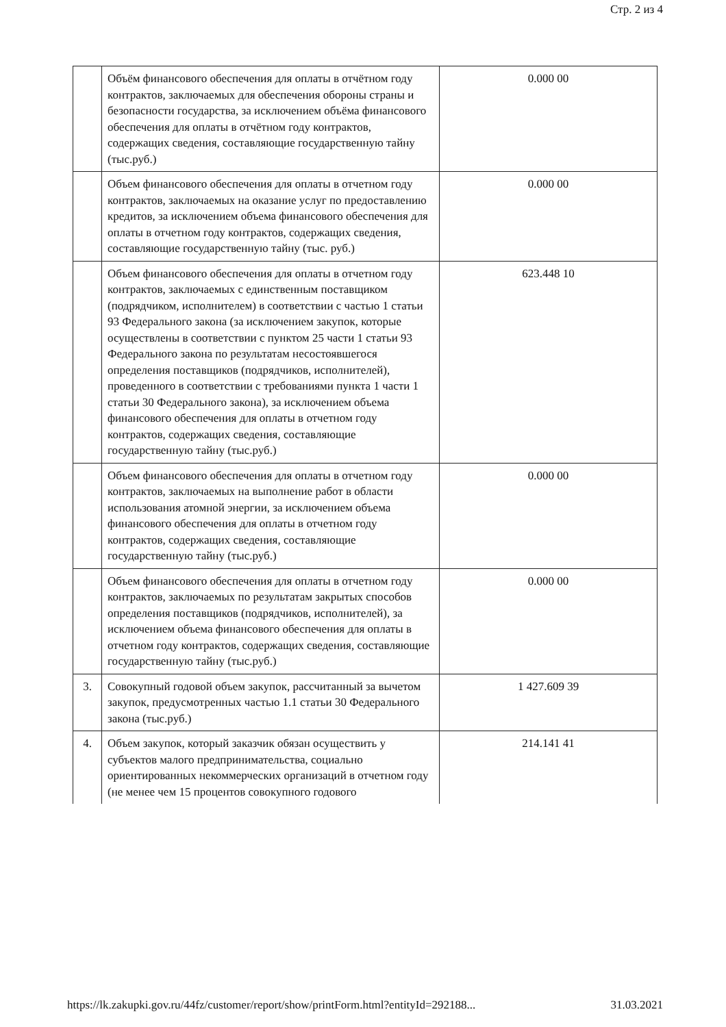Стр. 2 из 4
| | Объём финансового обеспечения для оплаты в отчётном году контрактов, заключаемых для обеспечения обороны страны и безопасности государства, за исключением объёма финансового обеспечения для оплаты в отчётном году контрактов, содержащих сведения, составляющие государственную тайну (тыс.руб.) | 0.000 00 |
| | Объем финансового обеспечения для оплаты в отчетном году контрактов, заключаемых на оказание услуг по предоставлению кредитов, за исключением объема финансового обеспечения для оплаты в отчетном году контрактов, содержащих сведения, составляющие государственную тайну (тыс. руб.) | 0.000 00 |
| | Объем финансового обеспечения для оплаты в отчетном году контрактов, заключаемых с единственным поставщиком (подрядчиком, исполнителем) в соответствии с частью 1 статьи 93 Федерального закона (за исключением закупок, которые осуществлены в соответствии с пунктом 25 части 1 статьи 93 Федерального закона по результатам несостоявшегося определения поставщиков (подрядчиков, исполнителей), проведенного в соответствии с требованиями пункта 1 части 1 статьи 30 Федерального закона), за исключением объема финансового обеспечения для оплаты в отчетном году контрактов, содержащих сведения, составляющие государственную тайну (тыс.руб.) | 623.448 10 |
| | Объем финансового обеспечения для оплаты в отчетном году контрактов, заключаемых на выполнение работ в области использования атомной энергии, за исключением объема финансового обеспечения для оплаты в отчетном году контрактов, содержащих сведения, составляющие государственную тайну (тыс.руб.) | 0.000 00 |
| | Объем финансового обеспечения для оплаты в отчетном году контрактов, заключаемых по результатам закрытых способов определения поставщиков (подрядчиков, исполнителей), за исключением объема финансового обеспечения для оплаты в отчетном году контрактов, содержащих сведения, составляющие государственную тайну (тыс.руб.) | 0.000 00 |
| 3. | Совокупный годовой объем закупок, рассчитанный за вычетом закупок, предусмотренных частью 1.1 статьи 30 Федерального закона (тыс.руб.) | 1 427.609 39 |
| 4. | Объем закупок, который заказчик обязан осуществить у субъектов малого предпринимательства, социально ориентированных некоммерческих организаций в отчетном году (не менее чем 15 процентов совокупного годового | 214.141 41 |
https://lk.zakupki.gov.ru/44fz/customer/report/show/printForm.html?entityId=292188... 31.03.2021